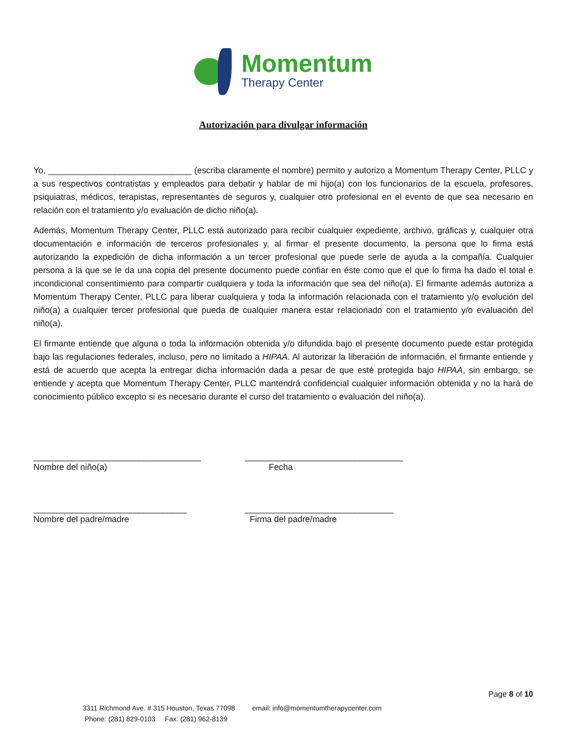Momentum
Therapy Center
Autorización para divulgar información
Yo, ______________________________ (escriba claramente el nombre) permito y autorizo a Momentum Therapy Center, PLLC y a sus respectivos contratistas y empleados para debatir y hablar de mi hijo(a) con los funcionarios de la escuela, profesores, psiquiatras, médicos, terapistas, representantes de seguros y, cualquier otro profesional en el evento de que sea necesario en relación con el tratamiento y/o evaluación de dicho niño(a).
Además, Momentum Therapy Center, PLLC está autorizado para recibir cualquier expediente, archivo, gráficas y, cualquier otra documentación e información de terceros profesionales y, al firmar el presente documento, la persona que lo firma está autorizando la expedición de dicha información a un tercer profesional que puede serle de ayuda a la compañía. Cualquier persona a la que se le da una copia del presente documento puede confiar en éste como que el que lo firma ha dado el total e incondicional consentimiento para compartir cualquiera y toda la información que sea del niño(a). El firmante además autoriza a Momentum Therapy Center, PLLC para liberar cualquiera y toda la información relacionada con el tratamiento y/o evolución del niño(a) a cualquier tercer profesional que pueda de cualquier manera estar relacionado con el tratamiento y/o evaluación del niño(a).
El firmante entiende que alguna o toda la información obtenida y/o difundida bajo el presente documento puede estar protegida bajo las regulaciones federales, incluso, pero no limitado a HIPAA. Al autorizar la liberación de información, el firmante entiende y está de acuerdo que acepta la entregar dicha información dada a pesar de que esté protegida bajo HIPAA, sin embargo, se entiende y acepta que Momentum Therapy Center, PLLC mantendrá confidencial cualquier información obtenida y no la hará de conocimiento público excepto si es necesario durante el curso del tratamiento o evaluación del niño(a).
___________________________________ Nombre del niño(a)
_________________________________ Fecha
________________________________ Nombre del padre/madre
_______________________________ Firma del padre/madre
Page 8 of 10
3311 Richmond Ave. # 315 Houston, Texas 77098 email: info@momentumtherapycenter.com Phone: (281) 829-0103 Fax: (281) 962-8139